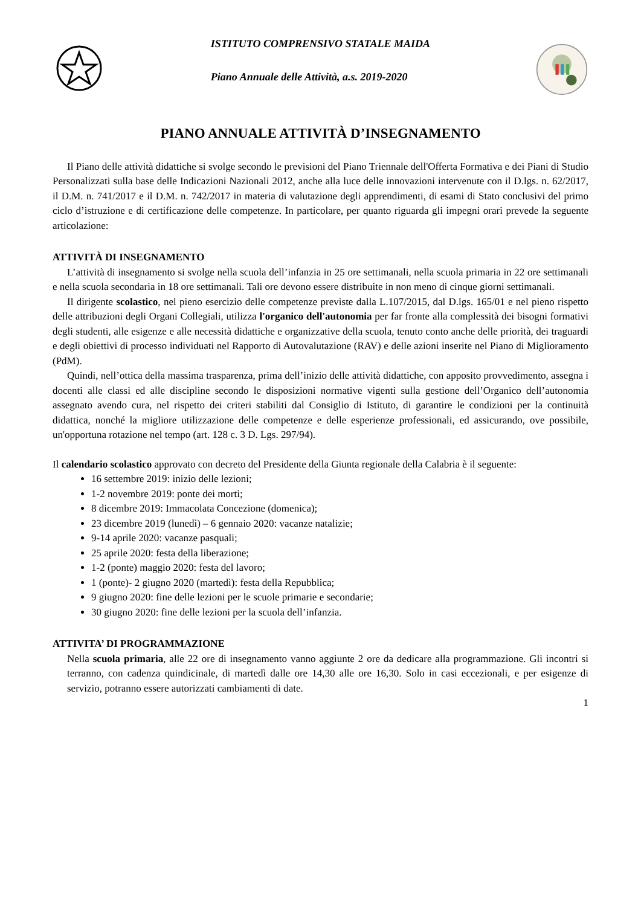ISTITUTO COMPRENSIVO STATALE MAIDA
Piano Annuale delle Attività, a.s. 2019-2020
PIANO ANNUALE ATTIVITÀ D’INSEGNAMENTO
Il Piano delle attività didattiche si svolge secondo le previsioni del Piano Triennale dell'Offerta Formativa e dei Piani di Studio Personalizzati sulla base delle Indicazioni Nazionali 2012, anche alla luce delle innovazioni intervenute con il D.lgs. n. 62/2017, il D.M. n. 741/2017 e il D.M. n. 742/2017 in materia di valutazione degli apprendimenti, di esami di Stato conclusivi del primo ciclo d’istruzione e di certificazione delle competenze. In particolare, per quanto riguarda gli impegni orari prevede la seguente articolazione:
ATTIVITÀ DI INSEGNAMENTO
L’attività di insegnamento si svolge nella scuola dell’infanzia in 25 ore settimanali, nella scuola primaria in 22 ore settimanali e nella scuola secondaria in 18 ore settimanali. Tali ore devono essere distribuite in non meno di cinque giorni settimanali.
Il dirigente scolastico, nel pieno esercizio delle competenze previste dalla L.107/2015, dal D.lgs. 165/01 e nel pieno rispetto delle attribuzioni degli Organi Collegiali, utilizza l'organico dell'autonomia per far fronte alla complessità dei bisogni formativi degli studenti, alle esigenze e alle necessità didattiche e organizzative della scuola, tenuto conto anche delle priorità, dei traguardi e degli obiettivi di processo individuati nel Rapporto di Autovalutazione (RAV) e delle azioni inserite nel Piano di Miglioramento (PdM).
Quindi, nell’ottica della massima trasparenza, prima dell’inizio delle attività didattiche, con apposito provvedimento, assegna i docenti alle classi ed alle discipline secondo le disposizioni normative vigenti sulla gestione dell’Organico dell’autonomia assegnato avendo cura, nel rispetto dei criteri stabiliti dal Consiglio di Istituto, di garantire le condizioni per la continuità didattica, nonché la migliore utilizzazione delle competenze e delle esperienze professionali, ed assicurando, ove possibile, un'opportuna rotazione nel tempo (art. 128 c. 3 D. Lgs. 297/94).
Il calendario scolastico approvato con decreto del Presidente della Giunta regionale della Calabria è il seguente:
16 settembre 2019: inizio delle lezioni;
1-2 novembre 2019: ponte dei morti;
8 dicembre 2019: Immacolata Concezione (domenica);
23 dicembre 2019 (lunedì) – 6 gennaio 2020: vacanze natalizie;
9-14 aprile 2020: vacanze pasquali;
25 aprile 2020: festa della liberazione;
1-2 (ponte) maggio 2020: festa del lavoro;
1 (ponte)- 2 giugno 2020 (martedì): festa della Repubblica;
9 giugno 2020: fine delle lezioni per le scuole primarie e secondarie;
30 giugno 2020: fine delle lezioni per la scuola dell’infanzia.
ATTIVITA’ DI PROGRAMMAZIONE
Nella scuola primaria, alle 22 ore di insegnamento vanno aggiunte 2 ore da dedicare alla programmazione. Gli incontri si terranno, con cadenza quindicinale, di martedì dalle ore 14,30 alle ore 16,30. Solo in casi eccezionali, e per esigenze di servizio, potranno essere autorizzati cambiamenti di date.
1